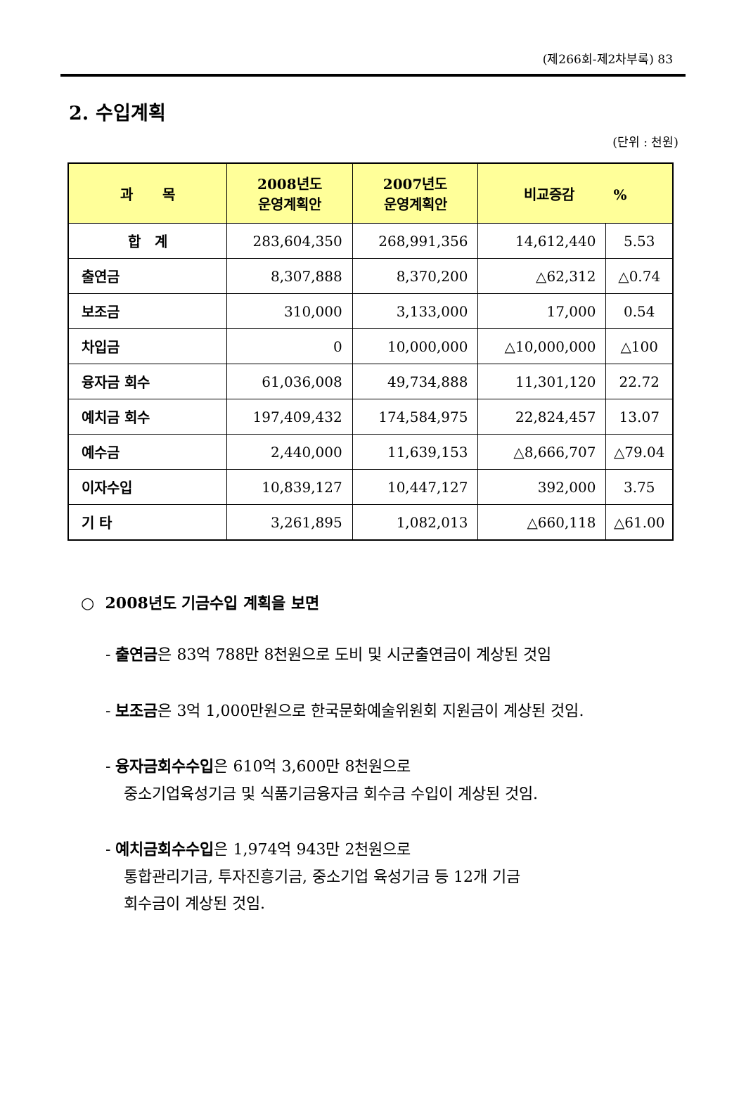(제266회-제2차부록) 83
2. 수입계획
(단위 : 천원)
| 과 목 | 2008년도 운영계획안 | 2007년도 운영계획안 | 비교증감 % | |
| --- | --- | --- | --- | --- |
| 합 계 | 283,604,350 | 268,991,356 | 14,612,440 | 5.53 |
| 출연금 | 8,307,888 | 8,370,200 | △62,312 | △0.74 |
| 보조금 | 310,000 | 3,133,000 | 17,000 | 0.54 |
| 차입금 | 0 | 10,000,000 | △10,000,000 | △100 |
| 융자금 회수 | 61,036,008 | 49,734,888 | 11,301,120 | 22.72 |
| 예치금 회수 | 197,409,432 | 174,584,975 | 22,824,457 | 13.07 |
| 예수금 | 2,440,000 | 11,639,153 | △8,666,707 | △79.04 |
| 이자수입 | 10,839,127 | 10,447,127 | 392,000 | 3.75 |
| 기 타 | 3,261,895 | 1,082,013 | △660,118 | △61.00 |
○ 2008년도 기금수입 계획을 보면
- 출연금은 83억 788만 8천원으로 도비 및 시군출연금이 계상된 것임
- 보조금은 3억 1,000만원으로 한국문화예술위원회 지원금이 계상된 것임.
- 융자금회수수입은 610억 3,600만 8천원으로
중소기업육성기금 및 식품기금융자금 회수금 수입이 계상된 것임.
- 예치금회수수입은 1,974억 943만 2천원으로
통합관리기금, 투자진흥기금, 중소기업 육성기금 등 12개 기금
회수금이 계상된 것임.